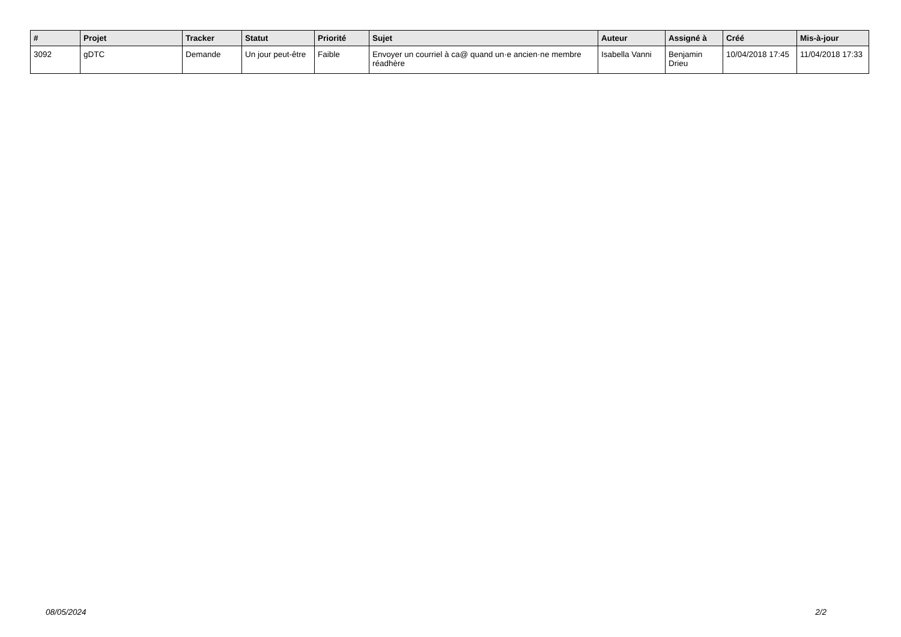| # | Projet | Tracker | Statut | Priorité | Sujet | Auteur | Assigné à | Créé | Mis-à-jour |
| --- | --- | --- | --- | --- | --- | --- | --- | --- | --- |
| 3092 | gDTC | Demande | Un jour peut-être | Faible | Envoyer un courriel à ca@ quand un·e ancien·ne membre réadhère | Isabella Vanni | Benjamin Drieu | 10/04/2018 17:45 | 11/04/2018 17:33 |
08/05/2024 2/2